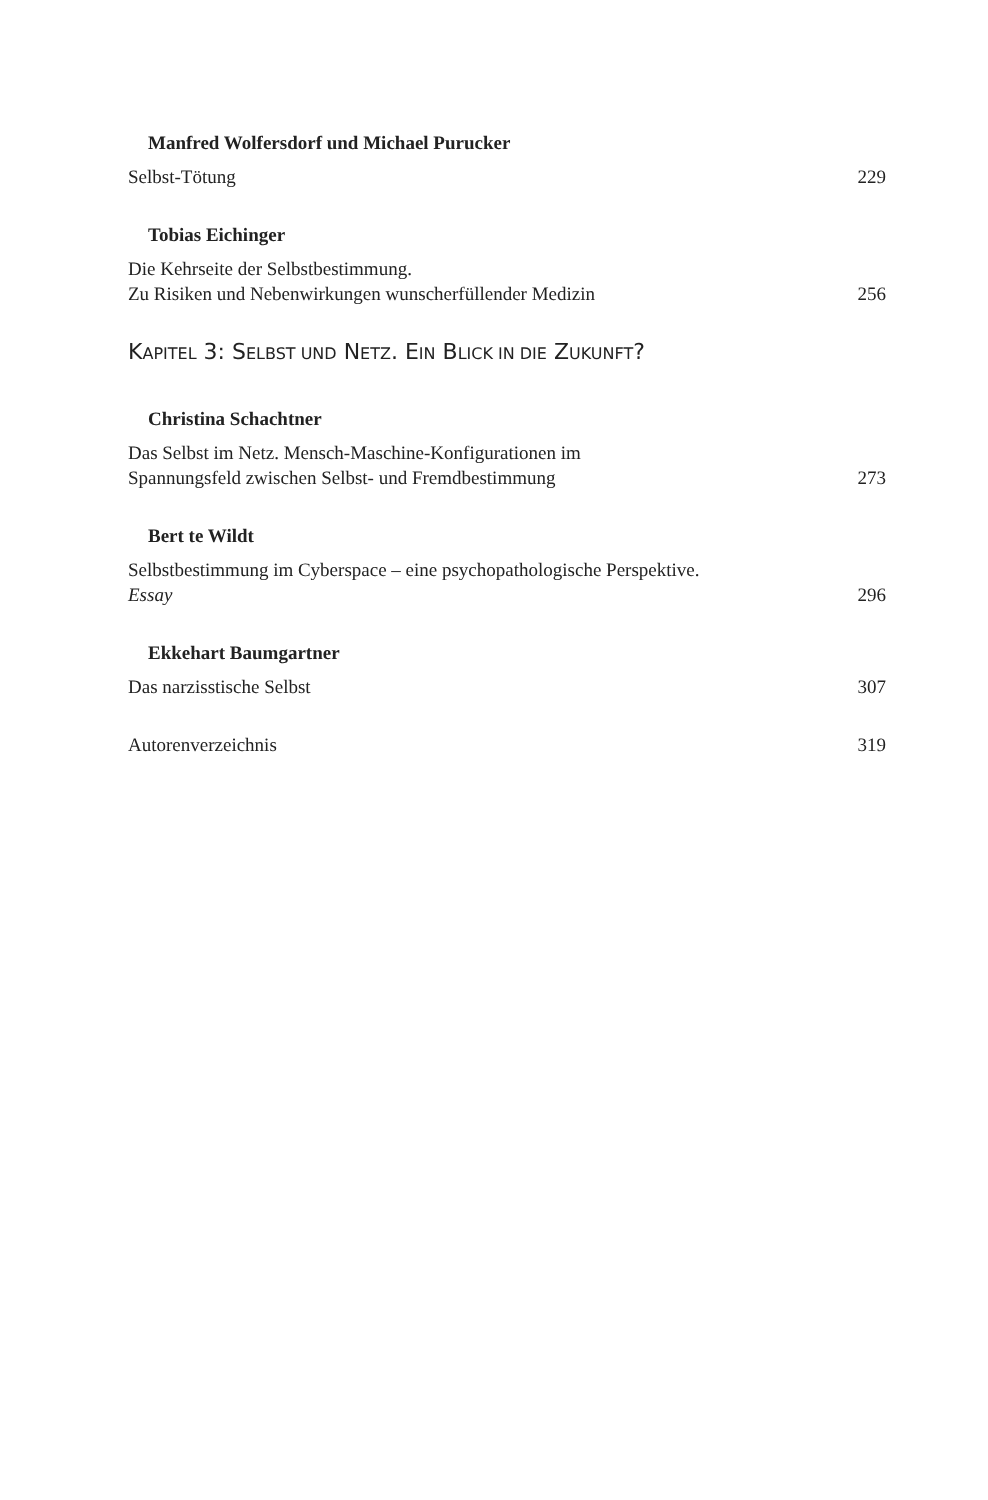Manfred Wolfersdorf und Michael Purucker
Selbst-Tötung
229
Tobias Eichinger
Die Kehrseite der Selbstbestimmung.
Zu Risiken und Nebenwirkungen wunscherfüllender Medizin
256
KAPITEL 3: SELBST UND NETZ. EIN BLICK IN DIE ZUKUNFT?
Christina Schachtner
Das Selbst im Netz. Mensch-Maschine-Konfigurationen im
Spannungsfeld zwischen Selbst- und Fremdbestimmung
273
Bert te Wildt
Selbstbestimmung im Cyberspace – eine psychopathologische Perspektive.
Essay
296
Ekkehart Baumgartner
Das narzisstische Selbst
307
Autorenverzeichnis
319